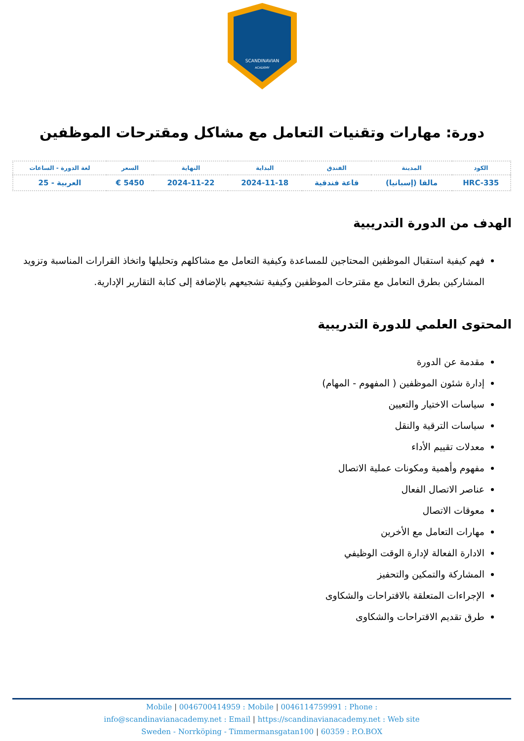SCANDINAVIAN
ACADEMY
دورة: مهارات وتقنيات التعامل مع مشاكل ومقترحات الموظفين
| الكود | المدينة | الفندق | البداية | النهاية | السعر | لغة الدورة - الساعات |
| --- | --- | --- | --- | --- | --- | --- |
| HRC-335 | مالقا (إسبانيا) | قاعة فندقية | 2024-11-18 | 2024-11-22 | 5450 € | العربية - 25 |
الهدف من الدورة التدريبية
فهم كيفية استقبال الموظفين المحتاجين للمساعدة وكيفية التعامل مع مشاكلهم وتحليلها واتخاذ القرارات المناسبة وتزويد المشاركين بطرق التعامل مع مقترحات الموظفين وكيفية تشجيعهم بالإضافة إلى كتابة التقارير الإدارية.
المحتوى العلمي للدورة التدريبية
مقدمة عن الدورة
إدارة شئون الموظفين ( المفهوم - المهام)
سياسات الاختيار والتعيين
سياسات الترقية والنقل
معدلات تقييم الأداء
مفهوم وأهمية ومكونات عملية الاتصال
عناصر الاتصال الفعال
معوقات الاتصال
مهارات التعامل مع الأخرين
الادارة الفعالة لإدارة الوقت الوظيفي
المشاركة والتمكين والتحفيز
الإجراءات المتعلقة بالاقتراحات والشكاوى
طرق تقديم الاقتراحات والشكاوى
Mobile | 0046700414959 : Mobile | 0046114759991 : Phone :
info@scandinavianacademy.net : Email | https://scandinavianacademy.net : Web site
Sweden - Norrköping - Timmermansgatan100 | 60359 : P.O.BOX